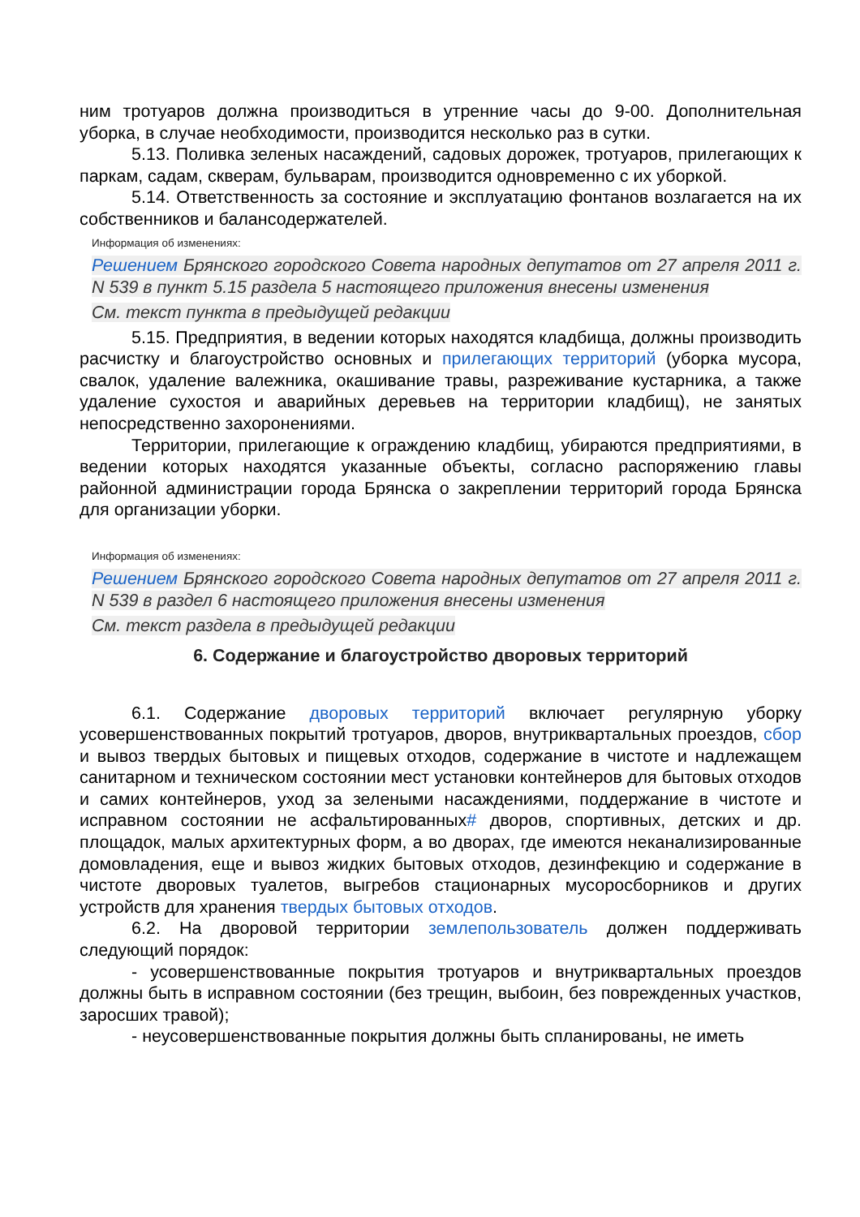ним тротуаров должна производиться в утренние часы до 9-00. Дополнительная уборка, в случае необходимости, производится несколько раз в сутки.
5.13. Поливка зеленых насаждений, садовых дорожек, тротуаров, прилегающих к паркам, садам, скверам, бульварам, производится одновременно с их уборкой.
5.14. Ответственность за состояние и эксплуатацию фонтанов возлагается на их собственников и балансодержателей.
Информация об изменениях:
Решением Брянского городского Совета народных депутатов от 27 апреля 2011 г. N 539 в пункт 5.15 раздела 5 настоящего приложения внесены изменения
См. текст пункта в предыдущей редакции
5.15. Предприятия, в ведении которых находятся кладбища, должны производить расчистку и благоустройство основных и прилегающих территорий (уборка мусора, свалок, удаление валежника, окашивание травы, разреживание кустарника, а также удаление сухостоя и аварийных деревьев на территории кладбищ), не занятых непосредственно захоронениями.
Территории, прилегающие к ограждению кладбищ, убираются предприятиями, в ведении которых находятся указанные объекты, согласно распоряжению главы районной администрации города Брянска о закреплении территорий города Брянска для организации уборки.
Информация об изменениях:
Решением Брянского городского Совета народных депутатов от 27 апреля 2011 г. N 539 в раздел 6 настоящего приложения внесены изменения
См. текст раздела в предыдущей редакции
6. Содержание и благоустройство дворовых территорий
6.1. Содержание дворовых территорий включает регулярную уборку усовершенствованных покрытий тротуаров, дворов, внутриквартальных проездов, сбор и вывоз твердых бытовых и пищевых отходов, содержание в чистоте и надлежащем санитарном и техническом состоянии мест установки контейнеров для бытовых отходов и самих контейнеров, уход за зелеными насаждениями, поддержание в чистоте и исправном состоянии не асфальтированных# дворов, спортивных, детских и др. площадок, малых архитектурных форм, а во дворах, где имеются неканализированные домовладения, еще и вывоз жидких бытовых отходов, дезинфекцию и содержание в чистоте дворовых туалетов, выгребов стационарных мусоросборников и других устройств для хранения твердых бытовых отходов.
6.2. На дворовой территории землепользователь должен поддерживать следующий порядок:
- усовершенствованные покрытия тротуаров и внутриквартальных проездов должны быть в исправном состоянии (без трещин, выбоин, без поврежденных участков, заросших травой);
- неусовершенствованные покрытия должны быть спланированы, не иметь